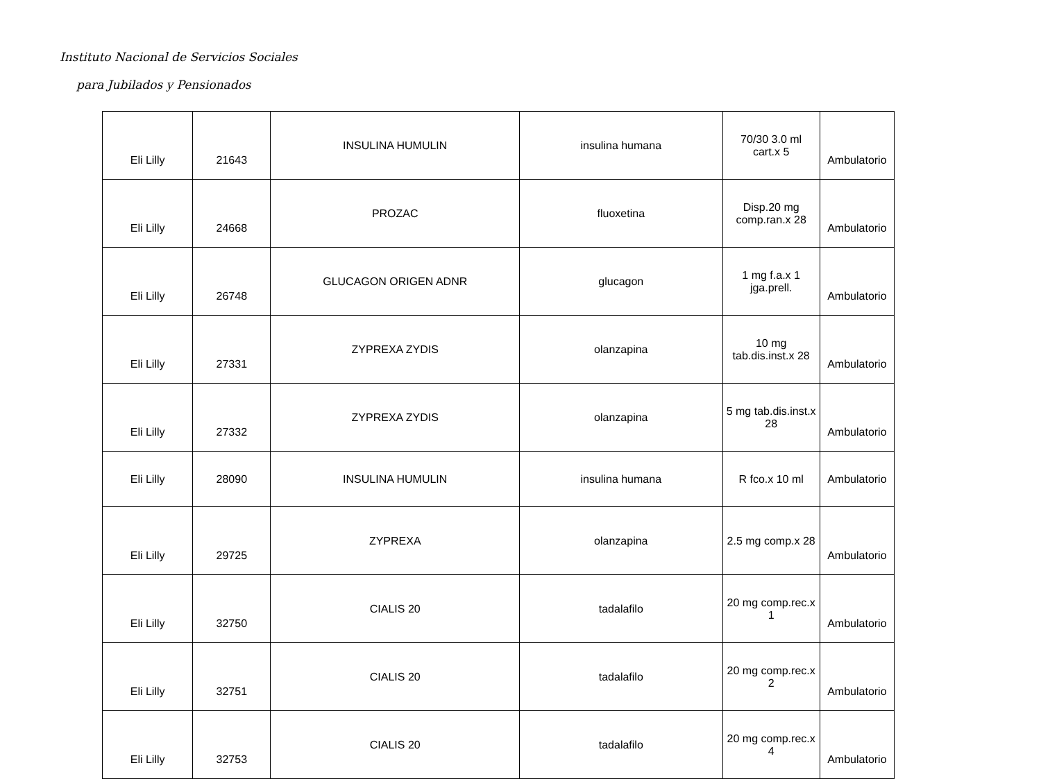Instituto Nacional de Servicios Sociales
para Jubilados y Pensionados
| Eli Lilly | 21643 | INSULINA HUMULIN | insulina humana | 70/30 3.0 ml cart.x 5 | Ambulatorio |
| Eli Lilly | 24668 | PROZAC | fluoxetina | Disp.20 mg comp.ran.x 28 | Ambulatorio |
| Eli Lilly | 26748 | GLUCAGON ORIGEN ADNR | glucagon | 1 mg f.a.x 1 jga.prell. | Ambulatorio |
| Eli Lilly | 27331 | ZYPREXA ZYDIS | olanzapina | 10 mg tab.dis.inst.x 28 | Ambulatorio |
| Eli Lilly | 27332 | ZYPREXA ZYDIS | olanzapina | 5 mg tab.dis.inst.x 28 | Ambulatorio |
| Eli Lilly | 28090 | INSULINA HUMULIN | insulina humana | R fco.x 10 ml | Ambulatorio |
| Eli Lilly | 29725 | ZYPREXA | olanzapina | 2.5 mg comp.x 28 | Ambulatorio |
| Eli Lilly | 32750 | CIALIS 20 | tadalafilo | 20 mg comp.rec.x 1 | Ambulatorio |
| Eli Lilly | 32751 | CIALIS 20 | tadalafilo | 20 mg comp.rec.x 2 | Ambulatorio |
| Eli Lilly | 32753 | CIALIS 20 | tadalafilo | 20 mg comp.rec.x 4 | Ambulatorio |